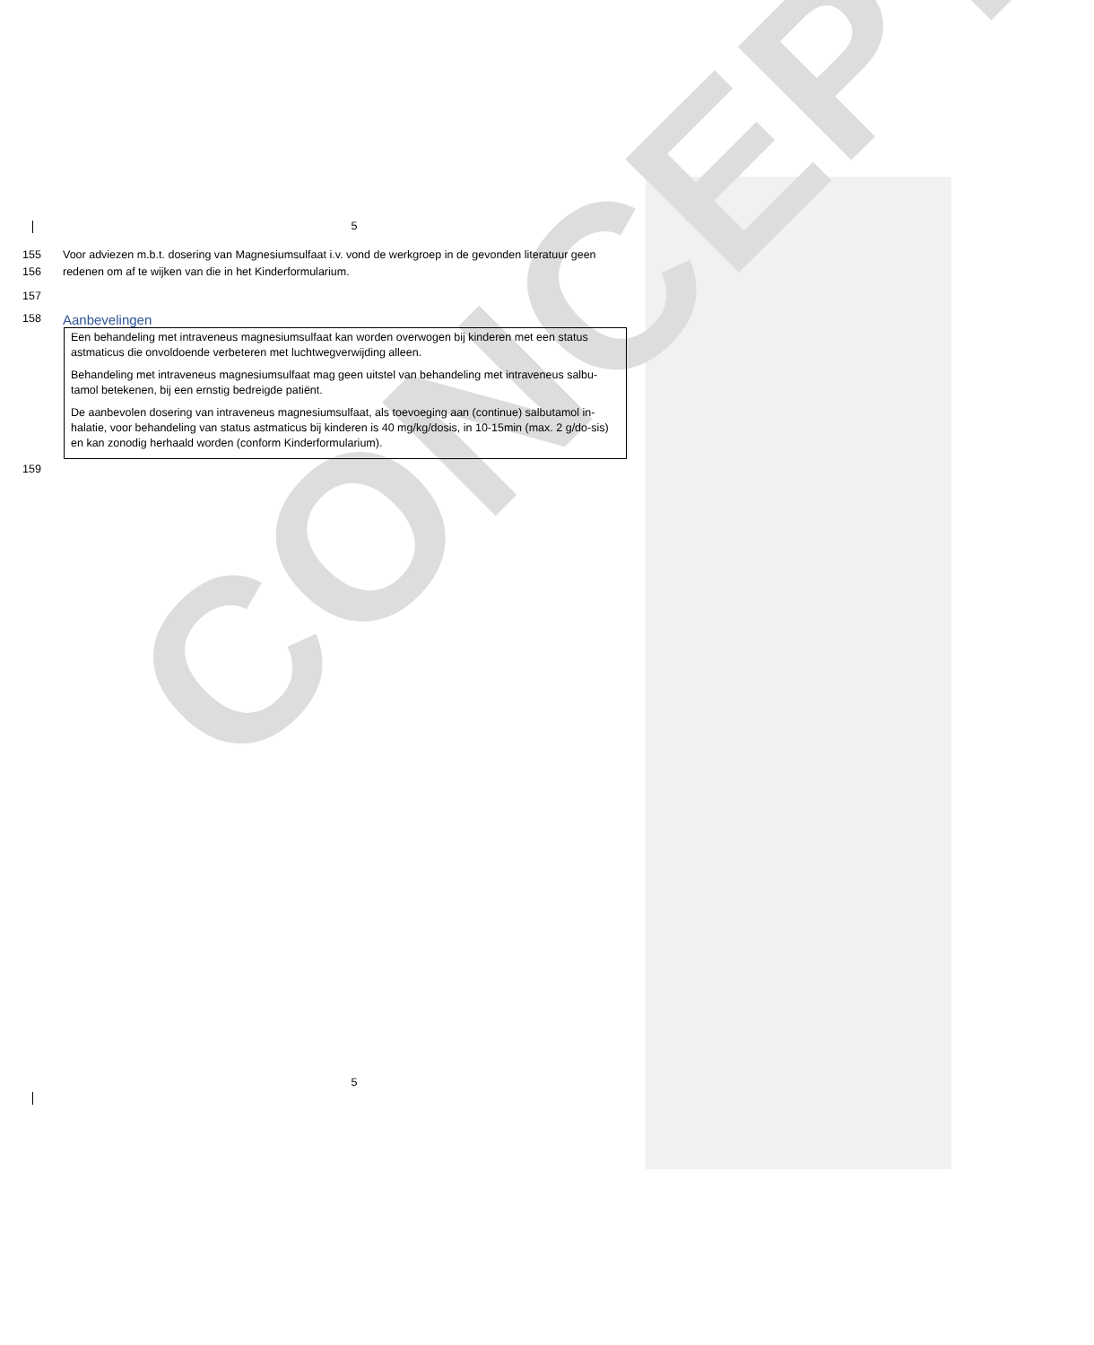CONCEPT
5
155 Voor adviezen m.b.t. dosering van Magnesiumsulfaat i.v. vond de werkgroep in de gevonden literatuur geen
156 redenen om af te wijken van die in het Kinderformularium.
157
158
Aanbevelingen
Een behandeling met intraveneus magnesiumsulfaat kan worden overwogen bij kinderen met een status astmaticus die onvoldoende verbeteren met luchtwegverwijding alleen.
Behandeling met intraveneus magnesiumsulfaat mag geen uitstel van behandeling met intraveneus salbu-tamol betekenen, bij een ernstig bedreigde patiënt.
De aanbevolen dosering van intraveneus magnesiumsulfaat, als toevoeging aan (continue) salbutamol in-halatie, voor behandeling van status astmaticus bij kinderen is 40 mg/kg/dosis, in 10-15min (max. 2 g/do-sis) en kan zonodig herhaald worden (conform Kinderformularium).
159
5